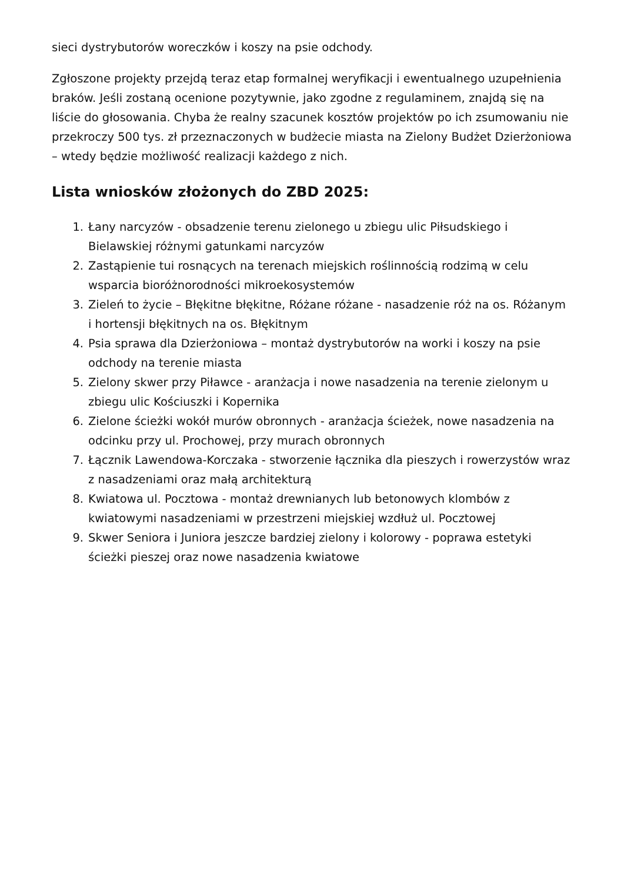sieci dystrybutorów woreczków i koszy na psie odchody.
Zgłoszone projekty przejdą teraz etap formalnej weryfikacji i ewentualnego uzupełnienia braków. Jeśli zostaną ocenione pozytywnie, jako zgodne z regulaminem, znajdą się na liście do głosowania. Chyba że realny szacunek kosztów projektów po ich zsumowaniu nie przekroczy 500 tys. zł przeznaczonych w budżecie miasta na Zielony Budżet Dzierżoniowa – wtedy będzie możliwość realizacji każdego z nich.
Lista wniosków złożonych do ZBD 2025:
1. Łany narcyzów - obsadzenie terenu zielonego u zbiegu ulic Piłsudskiego i Bielawskiej różnymi gatunkami narcyzów
2. Zastąpienie tui rosnących na terenach miejskich roślinnością rodzimą w celu wsparcia bioróżnorodności mikroekosystemów
3. Zieleń to życie – Błękitne błękitne, Różane różane - nasadzenie róż na os. Różanym i hortensji błękitnych na os. Błękitnym
4. Psia sprawa dla Dzierżoniowa – montaż dystrybutorów na worki i koszy na psie odchody na terenie miasta
5. Zielony skwer przy Piławce - aranżacja i nowe nasadzenia na terenie zielonym u zbiegu ulic Kościuszki i Kopernika
6. Zielone ścieżki wokół murów obronnych - aranżacja ścieżek, nowe nasadzenia na odcinku przy ul. Prochowej, przy murach obronnych
7. Łącznik Lawendowa-Korczaka - stworzenie łącznika dla pieszych i rowerzystów wraz z nasadzeniami oraz małą architekturą
8. Kwiatowa ul. Pocztowa - montaż drewnianych lub betonowych klombów z kwiatowymi nasadzeniami w przestrzeni miejskiej wzdłuż ul. Pocztowej
9. Skwer Seniora i Juniora jeszcze bardziej zielony i kolorowy - poprawa estetyki ścieżki pieszej oraz nowe nasadzenia kwiatowe